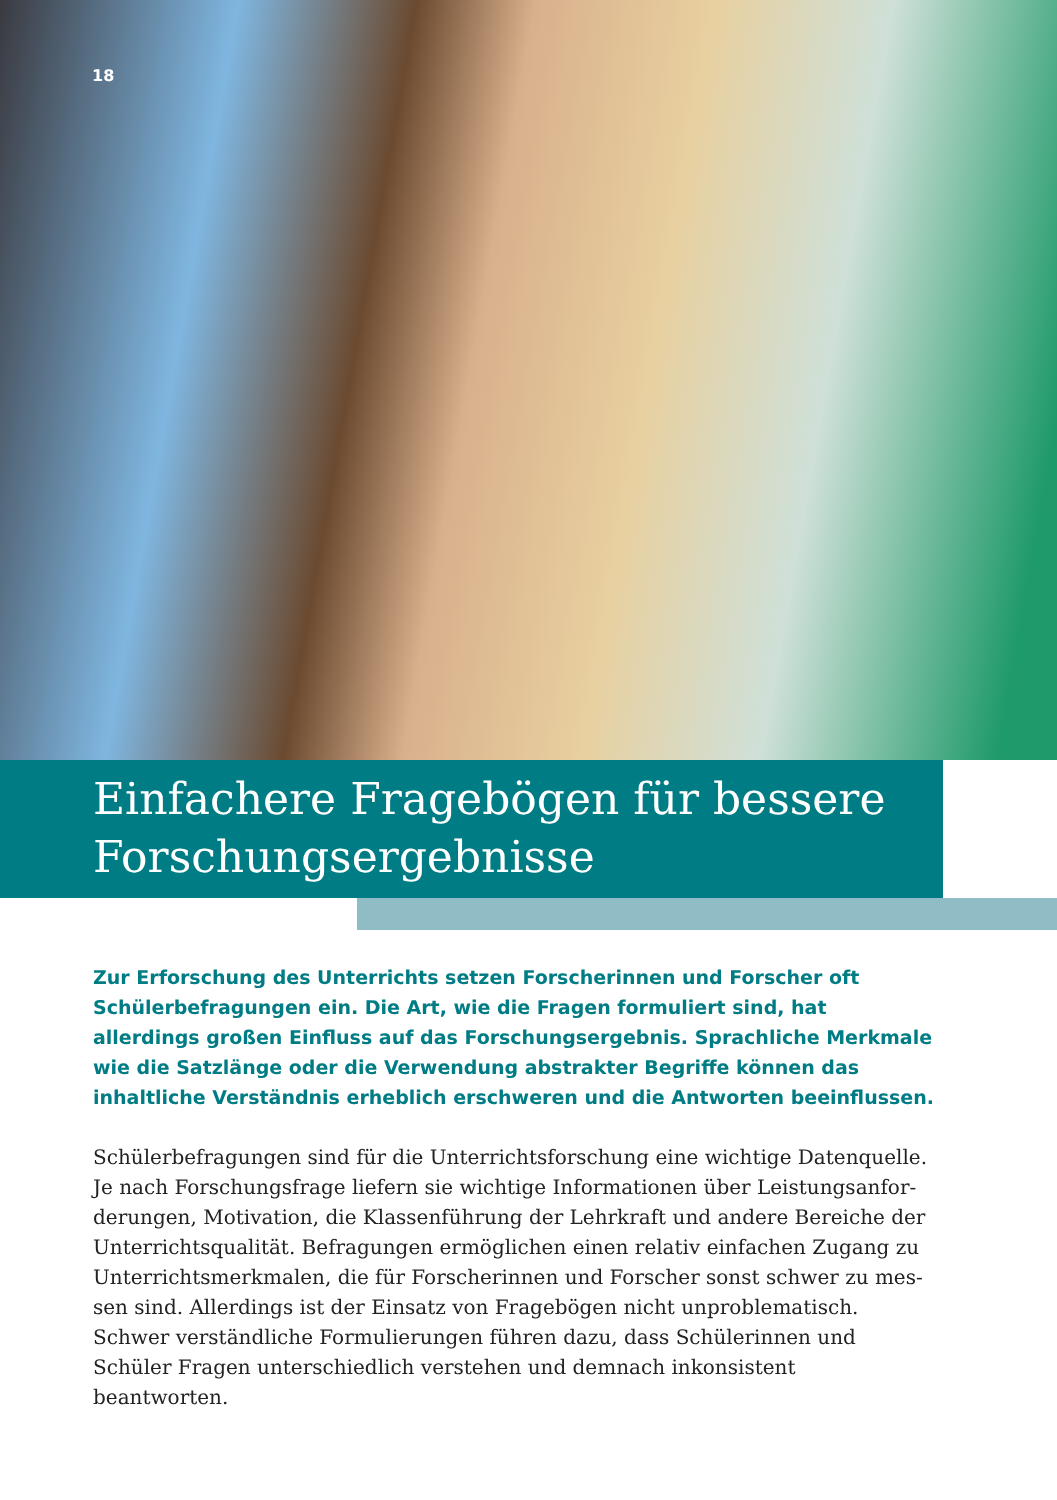18
Einfachere Fragebögen für bessere
Forschungsergebnisse
Zur Erforschung des Unterrichts setzen Forscherinnen und Forscher oft Schüler­befragungen ein. Die Art, wie die Fragen formuliert sind, hat allerdings großen Einfluss auf das Forschungsergebnis. Sprachliche Merkmale wie die Satzlänge oder die Verwendung abstrakter Begriffe können das inhaltliche Verständnis erheblich erschweren und die Antworten beeinflussen.
Schülerbefragungen sind für die Unterrichtsforschung eine wichtige Datenquelle. Je nach Forschungsfrage liefern sie wichtige Informationen über Leistungsanfor­derungen, Motivation, die Klassenführung der Lehrkraft und andere Bereiche der Unterrichtsqualität. Befragungen ermöglichen einen relativ einfachen Zugang zu Unterrichtsmerkmalen, die für Forscherinnen und Forscher sonst schwer zu mes­sen sind. Allerdings ist der Einsatz von Fragebögen nicht unproblematisch. Schwer verständliche Formulierungen führen dazu, dass Schülerinnen und Schüler Fragen unterschiedlich verstehen und demnach inkonsistent beantworten.